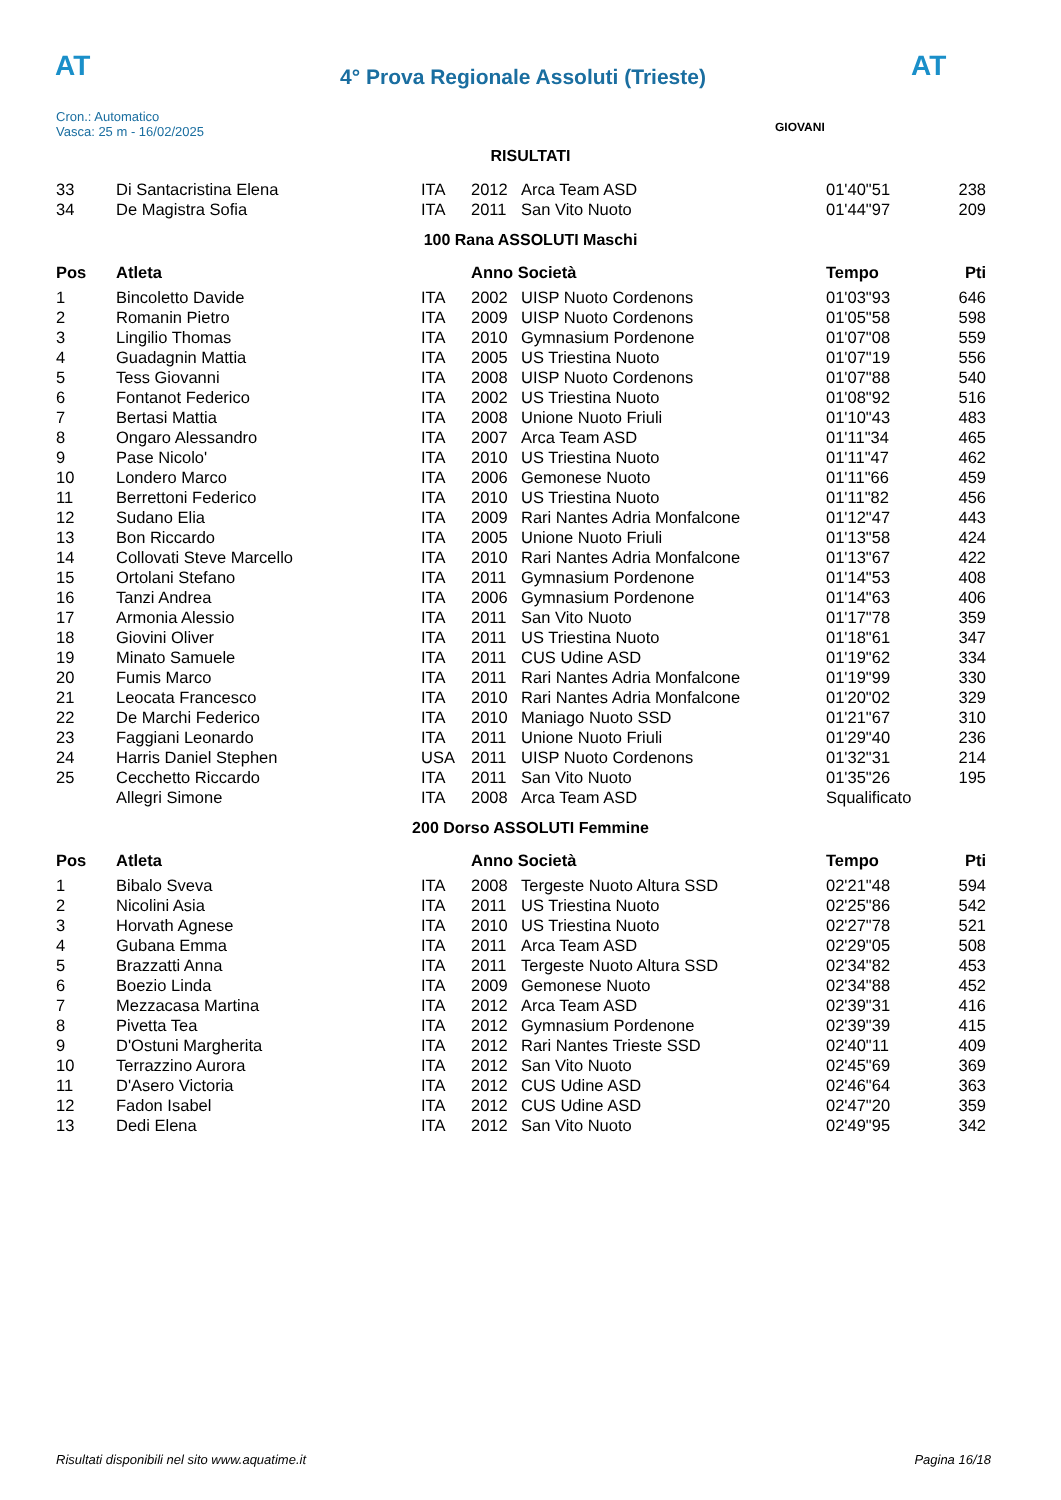AT
4° Prova Regionale Assoluti (Trieste)
AT
Cron.: Automatico
Vasca: 25 m - 16/02/2025
GIOVANI
RISULTATI
| 33 | Di Santacristina Elena | ITA | 2012 | Arca Team ASD | 01'40"51 | 238 |
| 34 | De Magistra Sofia | ITA | 2011 | San Vito Nuoto | 01'44"97 | 209 |
100 Rana ASSOLUTI Maschi
| Pos | Atleta | | Anno Società | | Tempo | Pti |
| --- | --- | --- | --- | --- | --- | --- |
| 1 | Bincoletto Davide | ITA | 2002 | UISP Nuoto Cordenons | 01'03"93 | 646 |
| 2 | Romanin Pietro | ITA | 2009 | UISP Nuoto Cordenons | 01'05"58 | 598 |
| 3 | Lingilio Thomas | ITA | 2010 | Gymnasium Pordenone | 01'07"08 | 559 |
| 4 | Guadagnin Mattia | ITA | 2005 | US Triestina Nuoto | 01'07"19 | 556 |
| 5 | Tess Giovanni | ITA | 2008 | UISP Nuoto Cordenons | 01'07"88 | 540 |
| 6 | Fontanot Federico | ITA | 2002 | US Triestina Nuoto | 01'08"92 | 516 |
| 7 | Bertasi Mattia | ITA | 2008 | Unione Nuoto Friuli | 01'10"43 | 483 |
| 8 | Ongaro Alessandro | ITA | 2007 | Arca Team ASD | 01'11"34 | 465 |
| 9 | Pase Nicolo' | ITA | 2010 | US Triestina Nuoto | 01'11"47 | 462 |
| 10 | Londero Marco | ITA | 2006 | Gemonese Nuoto | 01'11"66 | 459 |
| 11 | Berrettoni Federico | ITA | 2010 | US Triestina Nuoto | 01'11"82 | 456 |
| 12 | Sudano Elia | ITA | 2009 | Rari Nantes Adria Monfalcone | 01'12"47 | 443 |
| 13 | Bon Riccardo | ITA | 2005 | Unione Nuoto Friuli | 01'13"58 | 424 |
| 14 | Collovati Steve Marcello | ITA | 2010 | Rari Nantes Adria Monfalcone | 01'13"67 | 422 |
| 15 | Ortolani Stefano | ITA | 2011 | Gymnasium Pordenone | 01'14"53 | 408 |
| 16 | Tanzi Andrea | ITA | 2006 | Gymnasium Pordenone | 01'14"63 | 406 |
| 17 | Armonia Alessio | ITA | 2011 | San Vito Nuoto | 01'17"78 | 359 |
| 18 | Giovini Oliver | ITA | 2011 | US Triestina Nuoto | 01'18"61 | 347 |
| 19 | Minato Samuele | ITA | 2011 | CUS Udine ASD | 01'19"62 | 334 |
| 20 | Fumis Marco | ITA | 2011 | Rari Nantes Adria Monfalcone | 01'19"99 | 330 |
| 21 | Leocata Francesco | ITA | 2010 | Rari Nantes Adria Monfalcone | 01'20"02 | 329 |
| 22 | De Marchi Federico | ITA | 2010 | Maniago Nuoto SSD | 01'21"67 | 310 |
| 23 | Faggiani Leonardo | ITA | 2011 | Unione Nuoto Friuli | 01'29"40 | 236 |
| 24 | Harris Daniel Stephen | USA | 2011 | UISP Nuoto Cordenons | 01'32"31 | 214 |
| 25 | Cecchetto Riccardo | ITA | 2011 | San Vito Nuoto | 01'35"26 | 195 |
| | Allegri Simone | ITA | 2008 | Arca Team ASD | Squalificato | |
200 Dorso ASSOLUTI Femmine
| Pos | Atleta | | Anno Società | | Tempo | Pti |
| --- | --- | --- | --- | --- | --- | --- |
| 1 | Bibalo Sveva | ITA | 2008 | Tergeste Nuoto Altura SSD | 02'21"48 | 594 |
| 2 | Nicolini Asia | ITA | 2011 | US Triestina Nuoto | 02'25"86 | 542 |
| 3 | Horvath Agnese | ITA | 2010 | US Triestina Nuoto | 02'27"78 | 521 |
| 4 | Gubana Emma | ITA | 2011 | Arca Team ASD | 02'29"05 | 508 |
| 5 | Brazzatti Anna | ITA | 2011 | Tergeste Nuoto Altura SSD | 02'34"82 | 453 |
| 6 | Boezio Linda | ITA | 2009 | Gemonese Nuoto | 02'34"88 | 452 |
| 7 | Mezzacasa Martina | ITA | 2012 | Arca Team ASD | 02'39"31 | 416 |
| 8 | Pivetta Tea | ITA | 2012 | Gymnasium Pordenone | 02'39"39 | 415 |
| 9 | D'Ostuni Margherita | ITA | 2012 | Rari Nantes Trieste SSD | 02'40"11 | 409 |
| 10 | Terrazzino Aurora | ITA | 2012 | San Vito Nuoto | 02'45"69 | 369 |
| 11 | D'Asero Victoria | ITA | 2012 | CUS Udine ASD | 02'46"64 | 363 |
| 12 | Fadon Isabel | ITA | 2012 | CUS Udine ASD | 02'47"20 | 359 |
| 13 | Dedi Elena | ITA | 2012 | San Vito Nuoto | 02'49"95 | 342 |
Risultati disponibili nel sito www.aquatime.it Pagina 16/18